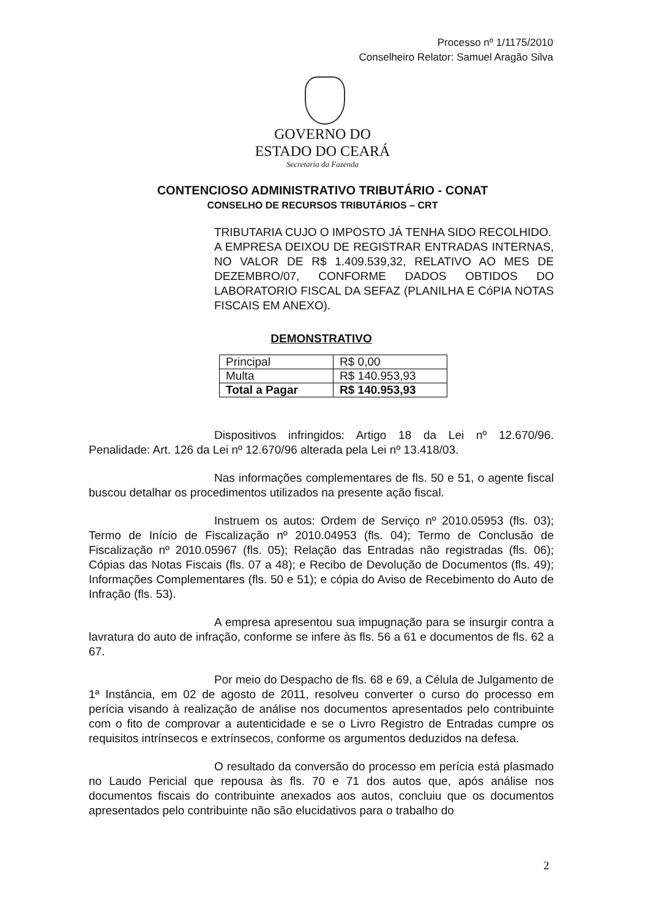Processo nº 1/1175/2010
Conselheiro Relator: Samuel Aragão Silva
GOVERNO DO
ESTADO DO CEARÁ
Secretaria da Fazenda
CONTENCIOSO ADMINISTRATIVO TRIBUTÁRIO - CONAT
CONSELHO DE RECURSOS TRIBUTÁRIOS – CRT
TRIBUTARIA CUJO O IMPOSTO JÁ TENHA SIDO RECOLHIDO.
A EMPRESA DEIXOU DE REGISTRAR ENTRADAS INTERNAS, NO VALOR DE R$ 1.409.539,32, RELATIVO AO MES DE DEZEMBRO/07, CONFORME DADOS OBTIDOS DO LABORATORIO FISCAL DA SEFAZ (PLANILHA E CóPIA NOTAS FISCAIS EM ANEXO).
DEMONSTRATIVO
| Principal | R$ 0,00 |
| Multa | R$ 140.953,93 |
| Total a Pagar | R$ 140.953,93 |
Dispositivos infringidos: Artigo 18 da Lei nº 12.670/96. Penalidade: Art. 126 da Lei nº 12.670/96 alterada pela Lei nº 13.418/03.
Nas informações complementares de fls. 50 e 51, o agente fiscal buscou detalhar os procedimentos utilizados na presente ação fiscal.
Instruem os autos: Ordem de Serviço nº 2010.05953 (fls. 03); Termo de Início de Fiscalização nº 2010.04953 (fls. 04); Termo de Conclusão de Fiscalização nº 2010.05967 (fls. 05); Relação das Entradas não registradas (fls. 06); Cópias das Notas Fiscais (fls. 07 a 48); e Recibo de Devolução de Documentos (fls. 49); Informações Complementares (fls. 50 e 51); e cópia do Aviso de Recebimento do Auto de Infração (fls. 53).
A empresa apresentou sua impugnação para se insurgir contra a lavratura do auto de infração, conforme se infere às fls. 56 a 61 e documentos de fls. 62 a 67.
Por meio do Despacho de fls. 68 e 69, a Célula de Julgamento de 1ª Instância, em 02 de agosto de 2011, resolveu converter o curso do processo em perícia visando à realização de análise nos documentos apresentados pelo contribuinte com o fito de comprovar a autenticidade e se o Livro Registro de Entradas cumpre os requisitos intrínsecos e extrínsecos, conforme os argumentos deduzidos na defesa.
O resultado da conversão do processo em perícia está plasmado no Laudo Pericial que repousa às fls. 70 e 71 dos autos que, após análise nos documentos fiscais do contribuinte anexados aos autos, concluiu que os documentos apresentados pelo contribuinte não são elucidativos para o trabalho do
2